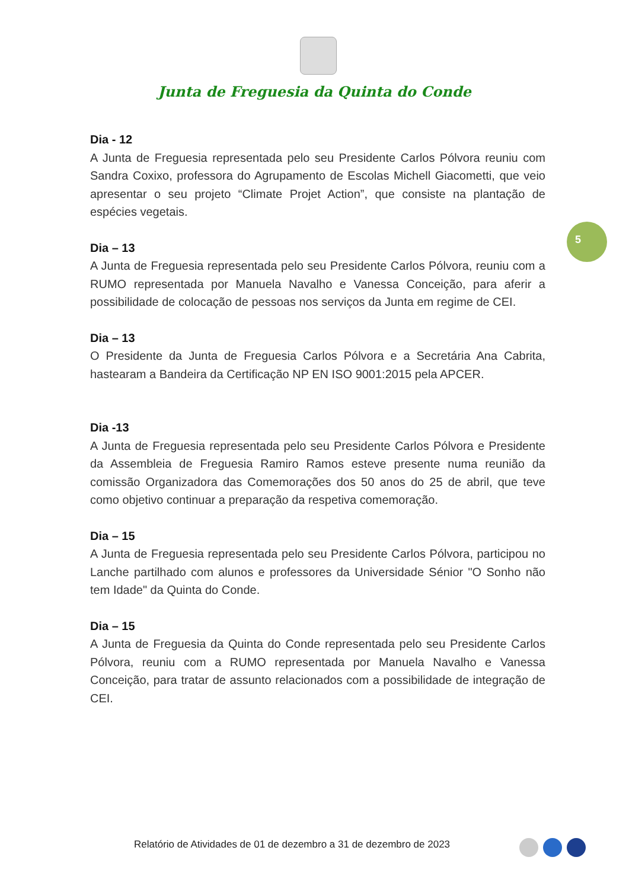Junta de Freguesia da Quinta do Conde
5
Dia - 12
A Junta de Freguesia representada pelo seu Presidente Carlos Pólvora reuniu com Sandra Coxixo, professora do Agrupamento de Escolas Michell Giacometti, que veio apresentar o seu projeto “Climate Projet Action”, que consiste na plantação de espécies vegetais.
Dia – 13
A Junta de Freguesia representada pelo seu Presidente Carlos Pólvora, reuniu com a RUMO representada por Manuela Navalho e Vanessa Conceição, para aferir a possibilidade de colocação de pessoas nos serviços da Junta em regime de CEI.
Dia – 13
O Presidente da Junta de Freguesia Carlos Pólvora e a Secretária Ana Cabrita, hastearam a Bandeira da Certificação NP EN ISO 9001:2015 pela APCER.
Dia -13
A Junta de Freguesia representada pelo seu Presidente Carlos Pólvora e Presidente da Assembleia de Freguesia Ramiro Ramos esteve presente numa reunião da comissão Organizadora das Comemorações dos 50 anos do 25 de abril, que teve como objetivo continuar a preparação da respetiva comemoração.
Dia – 15
A Junta de Freguesia representada pelo seu Presidente Carlos Pólvora, participou no Lanche partilhado com alunos e professores da Universidade Sénior "O Sonho não tem Idade" da Quinta do Conde.
Dia – 15
A Junta de Freguesia da Quinta do Conde representada pelo seu Presidente Carlos Pólvora, reuniu com a RUMO representada por Manuela Navalho e Vanessa Conceição, para tratar de assunto relacionados com a possibilidade de integração de CEI.
Relatório de Atividades de 01 de dezembro a 31 de dezembro de 2023